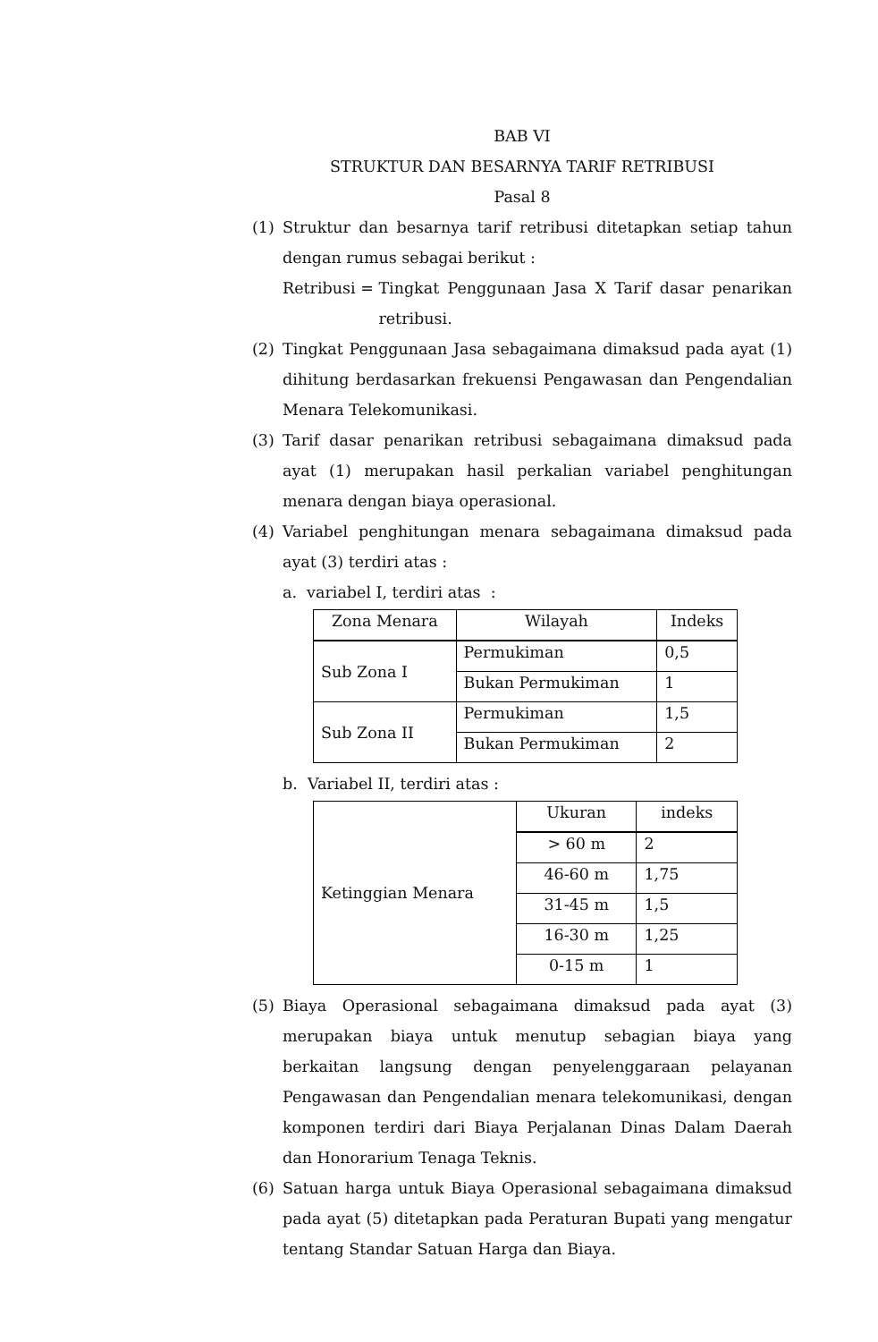BAB VI
STRUKTUR DAN BESARNYA TARIF RETRIBUSI
Pasal 8
(1) Struktur dan besarnya tarif retribusi ditetapkan setiap tahun dengan rumus sebagai berikut :
Retribusi = Tingkat Penggunaan Jasa X Tarif dasar penarikan retribusi.
(2) Tingkat Penggunaan Jasa sebagaimana dimaksud pada ayat (1) dihitung berdasarkan frekuensi Pengawasan dan Pengendalian Menara Telekomunikasi.
(3) Tarif dasar penarikan retribusi sebagaimana dimaksud pada ayat (1) merupakan hasil perkalian variabel penghitungan menara dengan biaya operasional.
(4) Variabel penghitungan menara sebagaimana dimaksud pada ayat (3) terdiri atas :
a. variabel I, terdiri atas :
| Zona Menara | Wilayah | Indeks |
| --- | --- | --- |
| Sub Zona I | Permukiman | 0,5 |
| | Bukan Permukiman | 1 |
| Sub Zona II | Permukiman | 1,5 |
| | Bukan Permukiman | 2 |
b. Variabel II, terdiri atas :
| Ketinggian Menara | Ukuran | indeks |
| | > 60 m | 2 |
| | 46-60 m | 1,75 |
| | 31-45 m | 1,5 |
| | 16-30 m | 1,25 |
| | 0-15 m | 1 |
(5) Biaya Operasional sebagaimana dimaksud pada ayat (3) merupakan biaya untuk menutup sebagian biaya yang berkaitan langsung dengan penyelenggaraan pelayanan Pengawasan dan Pengendalian menara telekomunikasi, dengan komponen terdiri dari Biaya Perjalanan Dinas Dalam Daerah dan Honorarium Tenaga Teknis.
(6) Satuan harga untuk Biaya Operasional sebagaimana dimaksud pada ayat (5) ditetapkan pada Peraturan Bupati yang mengatur tentang Standar Satuan Harga dan Biaya.